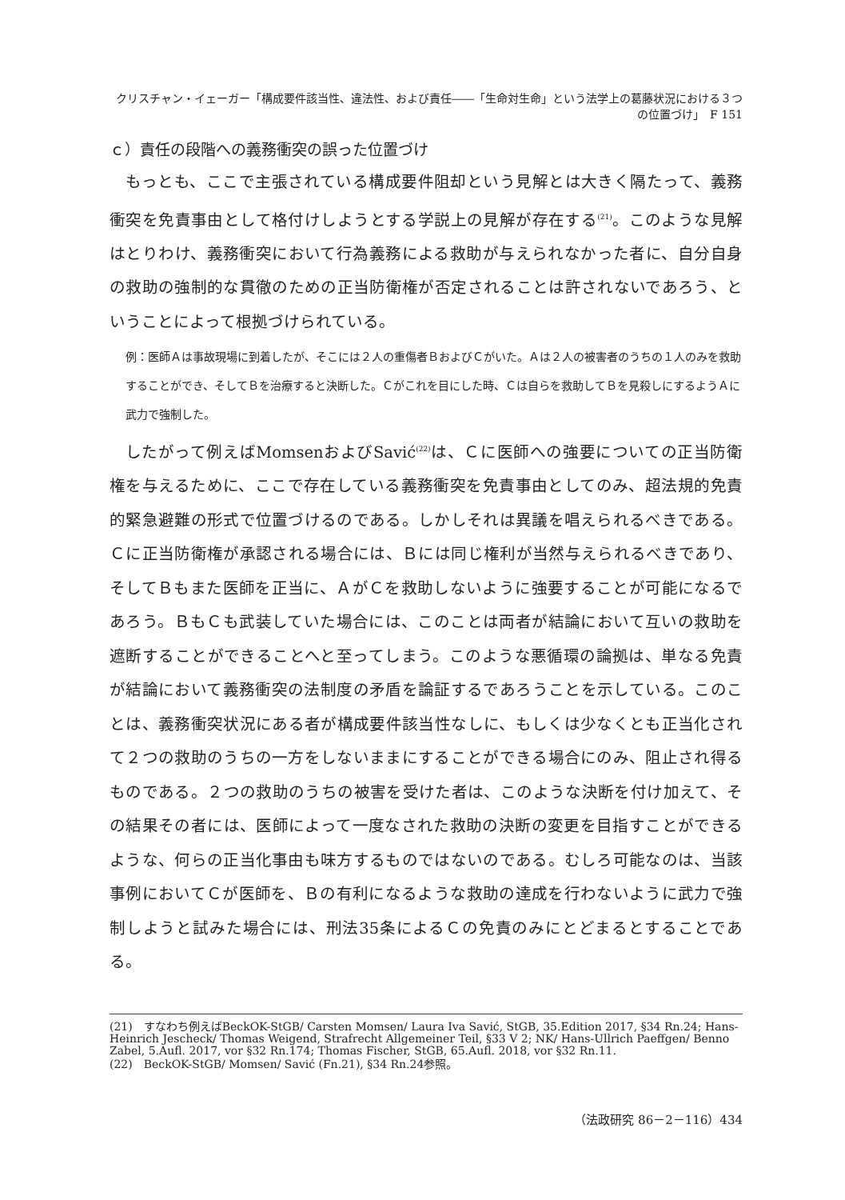クリスチャン・イェーガー「構成要件該当性、違法性、および責任――「生命対生命」という法学上の葛藤状況における３つの位置づけ」　F 151
ｃ）責任の段階への義務衝突の誤った位置づけ
もっとも、ここで主張されている構成要件阻却という見解とは大きく隔たって、義務衝突を免責事由として格付けしようとする学説上の見解が存在する<sup>(21)</sup>。このような見解はとりわけ、義務衝突において行為義務による救助が与えられなかった者に、自分自身の救助の強制的な貫徹のための正当防衛権が否定されることは許されないであろう、ということによって根拠づけられている。
例：医師Ａは事故現場に到着したが、そこには２人の重傷者ＢおよびＣがいた。Ａは２人の被害者のうちの１人のみを救助することができ、そしてＢを治療すると決断した。Ｃがこれを目にした時、Ｃは自らを救助してＢを見殺しにするようＡに武力で強制した。
したがって例えばMomsenおよびSavić<sup>(22)</sup>は、Ｃに医師への強要についての正当防衛権を与えるために、ここで存在している義務衝突を免責事由としてのみ、超法規的免責的緊急避難の形式で位置づけるのである。しかしそれは異議を唱えられるべきである。Ｃに正当防衛権が承認される場合には、Ｂには同じ権利が当然与えられるべきであり、そしてＢもまた医師を正当に、ＡがＣを救助しないように強要することが可能になるであろう。ＢもＣも武装していた場合には、このことは両者が結論において互いの救助を遮断することができることへと至ってしまう。このような悪循環の論拠は、単なる免責が結論において義務衝突の法制度の矛盾を論証するであろうことを示している。このことは、義務衝突状況にある者が構成要件該当性なしに、もしくは少なくとも正当化されて２つの救助のうちの一方をしないままにすることができる場合にのみ、阻止され得るものである。２つの救助のうちの被害を受けた者は、このような決断を付け加えて、その結果その者には、医師によって一度なされた救助の決断の変更を目指すことができるような、何らの正当化事由も味方するものではないのである。むしろ可能なのは、当該事例においてＣが医師を、Ｂの有利になるような救助の達成を行わないように武力で強制しようと試みた場合には、刑法35条によるＣの免責のみにとどまるとすることである。
(21)　すなわち例えばBeckOK-StGB/ Carsten Momsen/ Laura Iva Savić, StGB, 35.Edition 2017, §34 Rn.24; Hans-Heinrich Jescheck/ Thomas Weigend, Strafrecht Allgemeiner Teil, §33 V 2; NK/ Hans-Ullrich Paeffgen/ Benno Zabel, 5.Aufl. 2017, vor §32 Rn.174; Thomas Fischer, StGB, 65.Aufl. 2018, vor §32 Rn.11.
(22)　BeckOK-StGB/ Momsen/ Savić (Fn.21), §34 Rn.24参照。
（法政研究 86－2－116）434